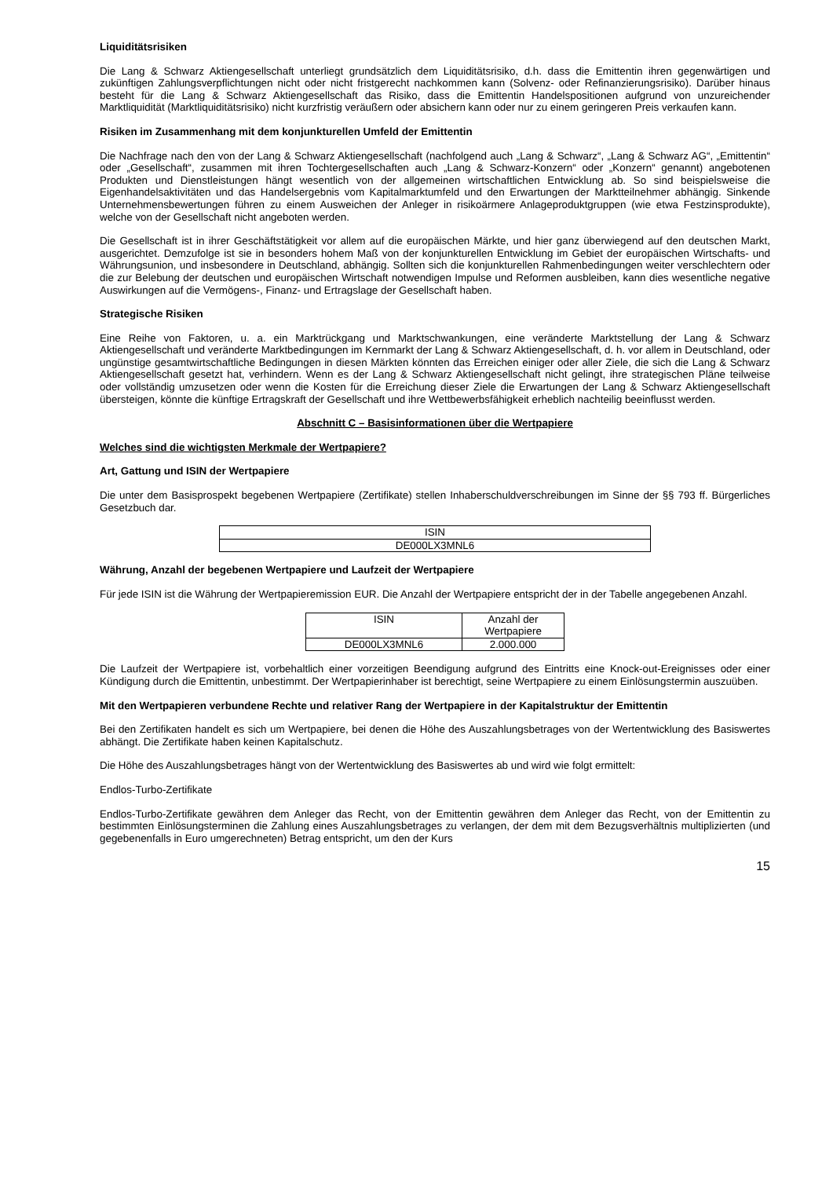Liquiditätsrisiken
Die Lang & Schwarz Aktiengesellschaft unterliegt grundsätzlich dem Liquiditätsrisiko, d.h. dass die Emittentin ihren gegenwärtigen und zukünftigen Zahlungsverpflichtungen nicht oder nicht fristgerecht nachkommen kann (Solvenz- oder Refinanzierungsrisiko). Darüber hinaus besteht für die Lang & Schwarz Aktiengesellschaft das Risiko, dass die Emittentin Handelspositionen aufgrund von unzureichender Marktliquidität (Marktliquiditätsrisiko) nicht kurzfristig veräußern oder absichern kann oder nur zu einem geringeren Preis verkaufen kann.
Risiken im Zusammenhang mit dem konjunkturellen Umfeld der Emittentin
Die Nachfrage nach den von der Lang & Schwarz Aktiengesellschaft (nachfolgend auch „Lang & Schwarz“, „Lang & Schwarz AG“, „Emittentin“ oder „Gesellschaft“, zusammen mit ihren Tochtergesellschaften auch „Lang & Schwarz-Konzern“ oder „Konzern“ genannt) angebotenen Produkten und Dienstleistungen hängt wesentlich von der allgemeinen wirtschaftlichen Entwicklung ab. So sind beispielsweise die Eigenhandelsaktivitäten und das Handelsergebnis vom Kapitalmarktumfeld und den Erwartungen der Marktteilnehmer abhängig. Sinkende Unternehmensbewertungen führen zu einem Ausweichen der Anleger in risikoärmere Anlageproduktgruppen (wie etwa Festzinsprodukte), welche von der Gesellschaft nicht angeboten werden.
Die Gesellschaft ist in ihrer Geschäftstätigkeit vor allem auf die europäischen Märkte, und hier ganz überwiegend auf den deutschen Markt, ausgerichtet. Demzufolge ist sie in besonders hohem Maß von der konjunkturellen Entwicklung im Gebiet der europäischen Wirtschafts- und Währungsunion, und insbesondere in Deutschland, abhängig. Sollten sich die konjunkturellen Rahmenbedingungen weiter verschlechtern oder die zur Belebung der deutschen und europäischen Wirtschaft notwendigen Impulse und Reformen ausbleiben, kann dies wesentliche negative Auswirkungen auf die Vermögens-, Finanz- und Ertragslage der Gesellschaft haben.
Strategische Risiken
Eine Reihe von Faktoren, u. a. ein Marktrückgang und Marktschwankungen, eine veränderte Marktstellung der Lang & Schwarz Aktiengesellschaft und veränderte Marktbedingungen im Kernmarkt der Lang & Schwarz Aktiengesellschaft, d. h. vor allem in Deutschland, oder ungünstige gesamtwirtschaftliche Bedingungen in diesen Märkten könnten das Erreichen einiger oder aller Ziele, die sich die Lang & Schwarz Aktiengesellschaft gesetzt hat, verhindern. Wenn es der Lang & Schwarz Aktiengesellschaft nicht gelingt, ihre strategischen Pläne teilweise oder vollständig umzusetzen oder wenn die Kosten für die Erreichung dieser Ziele die Erwartungen der Lang & Schwarz Aktiengesellschaft übersteigen, könnte die künftige Ertragskraft der Gesellschaft und ihre Wettbewerbsfähigkeit erheblich nachteilig beeinflusst werden.
Abschnitt C – Basisinformationen über die Wertpapiere
Welches sind die wichtigsten Merkmale der Wertpapiere?
Art, Gattung und ISIN der Wertpapiere
Die unter dem Basisprospekt begebenen Wertpapiere (Zertifikate) stellen Inhaberschuldverschreibungen im Sinne der §§ 793 ff. Bürgerliches Gesetzbuch dar.
| ISIN |
| --- |
| DE000LX3MNL6 |
Währung, Anzahl der begebenen Wertpapiere und Laufzeit der Wertpapiere
Für jede ISIN ist die Währung der Wertpapieremission EUR. Die Anzahl der Wertpapiere entspricht der in der Tabelle angegebenen Anzahl.
| ISIN | Anzahl der Wertpapiere |
| --- | --- |
| DE000LX3MNL6 | 2.000.000 |
Die Laufzeit der Wertpapiere ist, vorbehaltlich einer vorzeitigen Beendigung aufgrund des Eintritts eine Knock-out-Ereignisses oder einer Kündigung durch die Emittentin, unbestimmt. Der Wertpapierinhaber ist berechtigt, seine Wertpapiere zu einem Einlösungstermin auszuüben.
Mit den Wertpapieren verbundene Rechte und relativer Rang der Wertpapiere in der Kapitalstruktur der Emittentin
Bei den Zertifikaten handelt es sich um Wertpapiere, bei denen die Höhe des Auszahlungsbetrages von der Wertentwicklung des Basiswertes abhängt. Die Zertifikate haben keinen Kapitalschutz.
Die Höhe des Auszahlungsbetrages hängt von der Wertentwicklung des Basiswertes ab und wird wie folgt ermittelt:
Endlos-Turbo-Zertifikate
Endlos-Turbo-Zertifikate gewähren dem Anleger das Recht, von der Emittentin gewähren dem Anleger das Recht, von der Emittentin zu bestimmten Einlösungsterminen die Zahlung eines Auszahlungsbetrages zu verlangen, der dem mit dem Bezugsverhältnis multiplizierten (und gegebenenfalls in Euro umgerechneten) Betrag entspricht, um den der Kurs
15